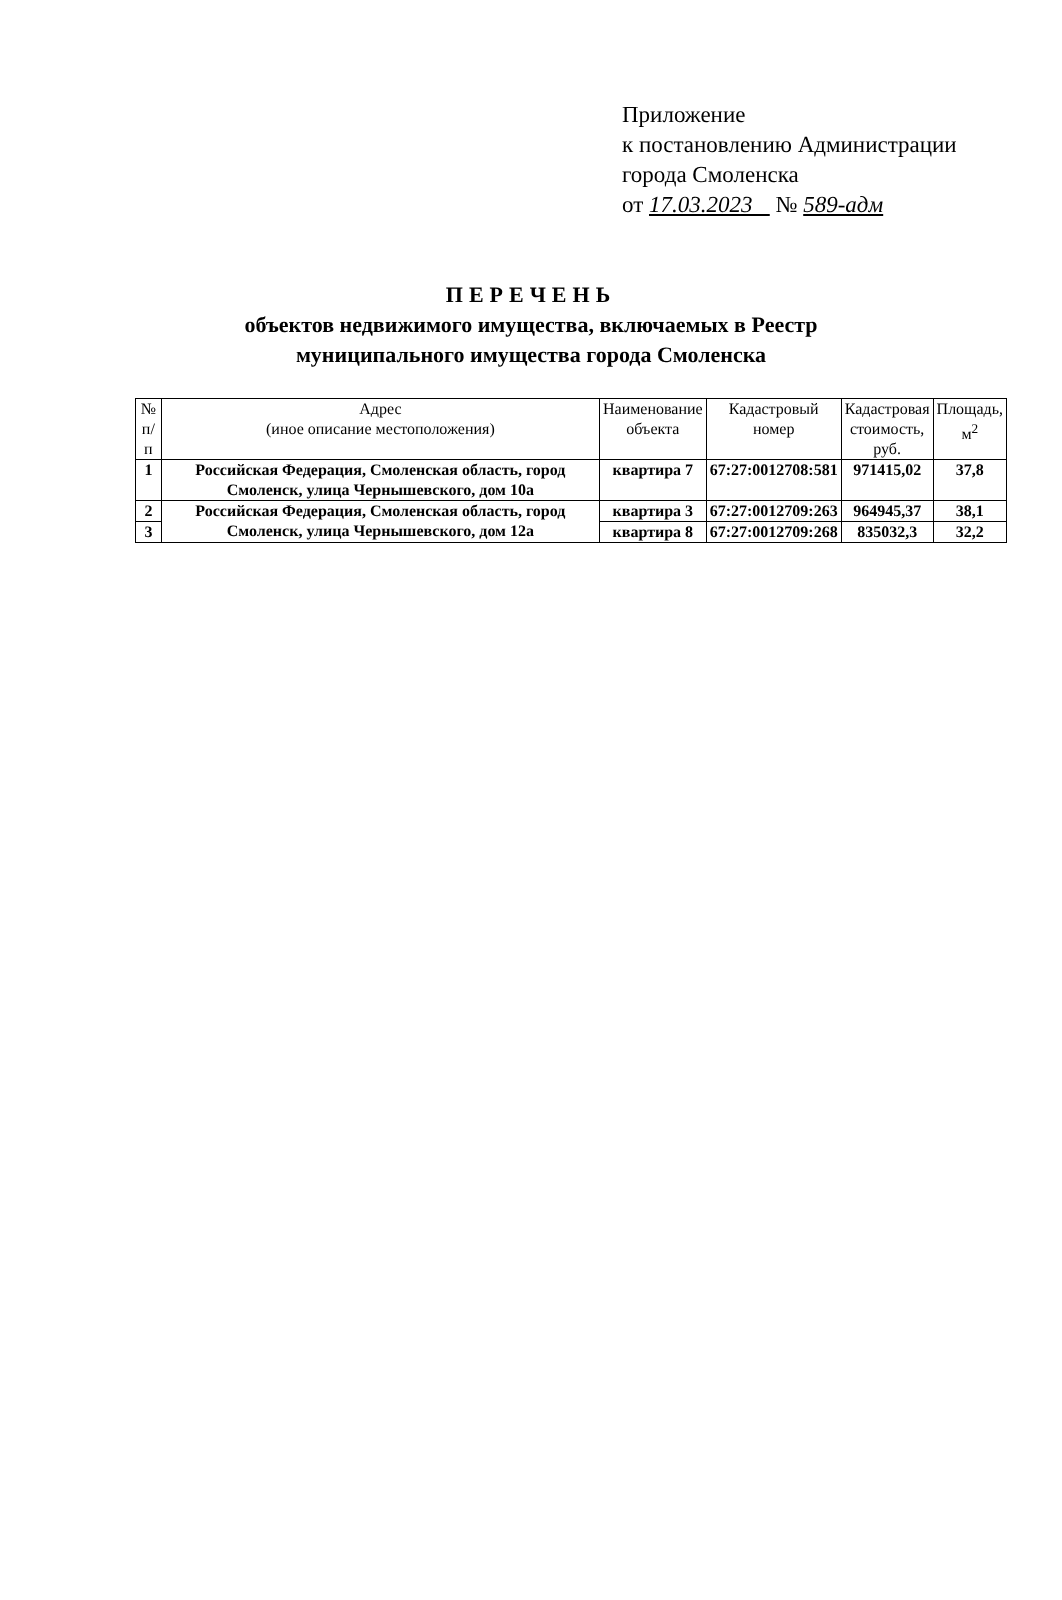Приложение
к постановлению Администрации
города Смоленска
от 17.03.2023 № 589-адм
ПЕРЕЧЕНЬ
объектов недвижимого имущества, включаемых в Реестр
муниципального имущества города Смоленска
| № п/п | Адрес (иное описание местоположения) | Наименование объекта | Кадастровый номер | Кадастровая стоимость, руб. | Площадь, м<sup>2</sup> |
| --- | --- | --- | --- | --- | --- |
| 1 | Российская Федерация, Смоленская область, город Смоленск, улица Чернышевского, дом 10а | квартира 7 | 67:27:0012708:581 | 971415,02 | 37,8 |
| 2 | Российская Федерация, Смоленская область, город Смоленск, улица Чернышевского, дом 12а | квартира 3 | 67:27:0012709:263 | 964945,37 | 38,1 |
| 3 | | квартира 8 | 67:27:0012709:268 | 835032,3 | 32,2 |